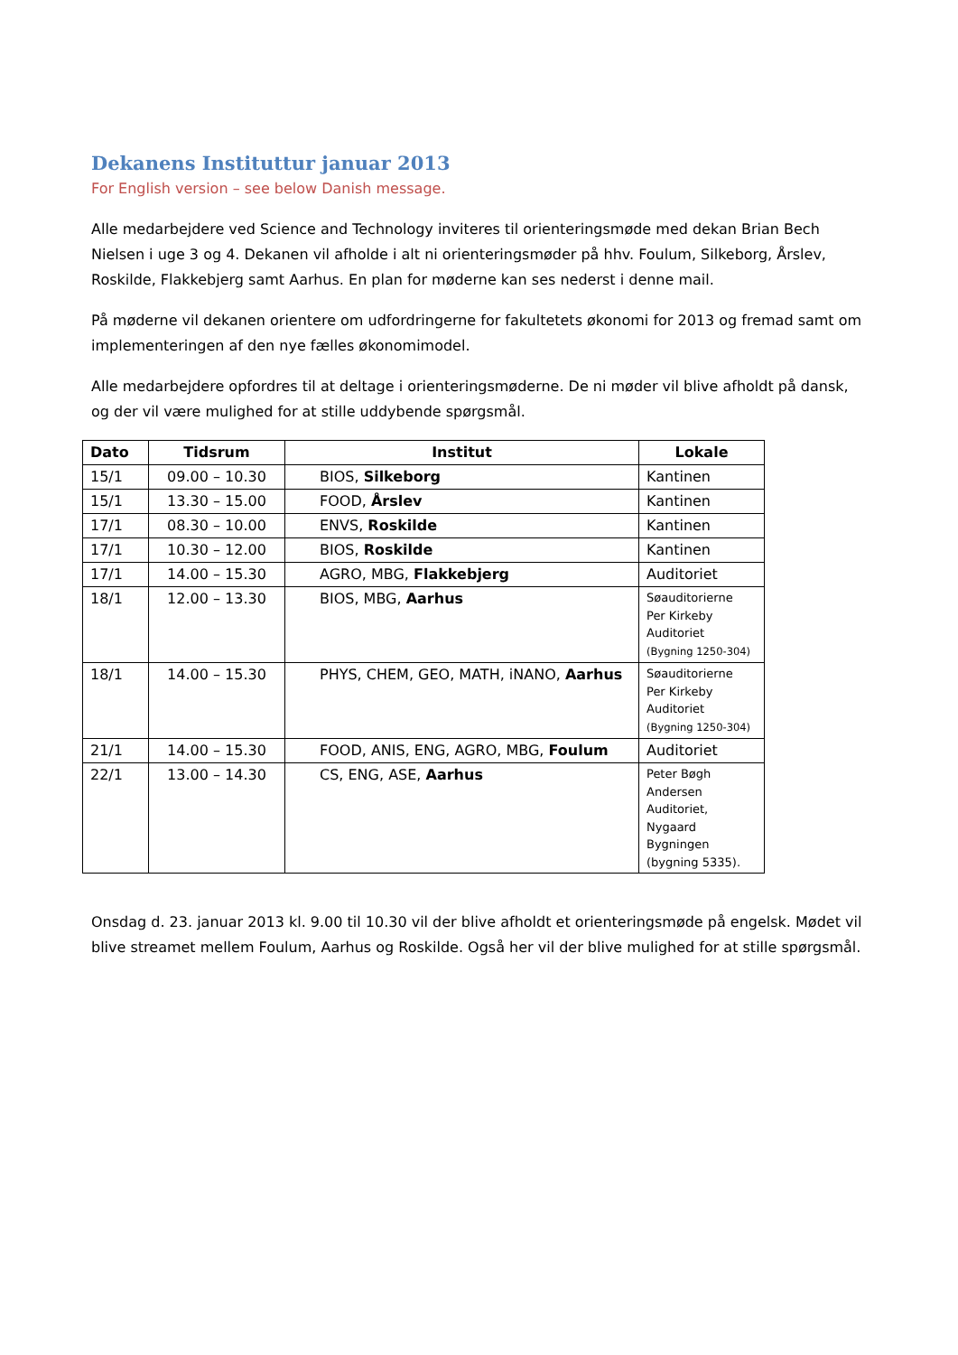Dekanens Instituttur januar 2013
For English version – see below Danish message.
Alle medarbejdere ved Science and Technology inviteres til orienteringsmøde med dekan Brian Bech Nielsen i uge 3 og 4. Dekanen vil afholde i alt ni orienteringsmøder på hhv. Foulum, Silkeborg, Årslev, Roskilde, Flakkebjerg samt Aarhus. En plan for møderne kan ses nederst i denne mail.
På møderne vil dekanen orientere om udfordringerne for fakultetets økonomi for 2013 og fremad samt om implementeringen af den nye fælles økonomimodel.
Alle medarbejdere opfordres til at deltage i orienteringsmøderne. De ni møder vil blive afholdt på dansk, og der vil være mulighed for at stille uddybende spørgsmål.
| Dato | Tidsrum | Institut | Lokale |
| --- | --- | --- | --- |
| 15/1 | 09.00 – 10.30 | BIOS, Silkeborg | Kantinen |
| 15/1 | 13.30 – 15.00 | FOOD, Årslev | Kantinen |
| 17/1 | 08.30 – 10.00 | ENVS, Roskilde | Kantinen |
| 17/1 | 10.30 – 12.00 | BIOS, Roskilde | Kantinen |
| 17/1 | 14.00 – 15.30 | AGRO, MBG, Flakkebjerg | Auditoriet |
| 18/1 | 12.00 – 13.30 | BIOS, MBG, Aarhus | Søauditorierne Per Kirkeby Auditoriet (Bygning 1250-304) |
| 18/1 | 14.00 – 15.30 | PHYS, CHEM, GEO, MATH, iNANO, Aarhus | Søauditorierne Per Kirkeby Auditoriet (Bygning 1250-304) |
| 21/1 | 14.00 – 15.30 | FOOD, ANIS, ENG, AGRO, MBG, Foulum | Auditoriet |
| 22/1 | 13.00 – 14.30 | CS, ENG, ASE, Aarhus | Peter Bøgh Andersen Auditoriet, Nygaard Bygningen (bygning 5335). |
Onsdag d. 23. januar 2013 kl. 9.00 til 10.30 vil der blive afholdt et orienteringsmøde på engelsk. Mødet vil blive streamet mellem Foulum, Aarhus og Roskilde. Også her vil der blive mulighed for at stille spørgsmål.